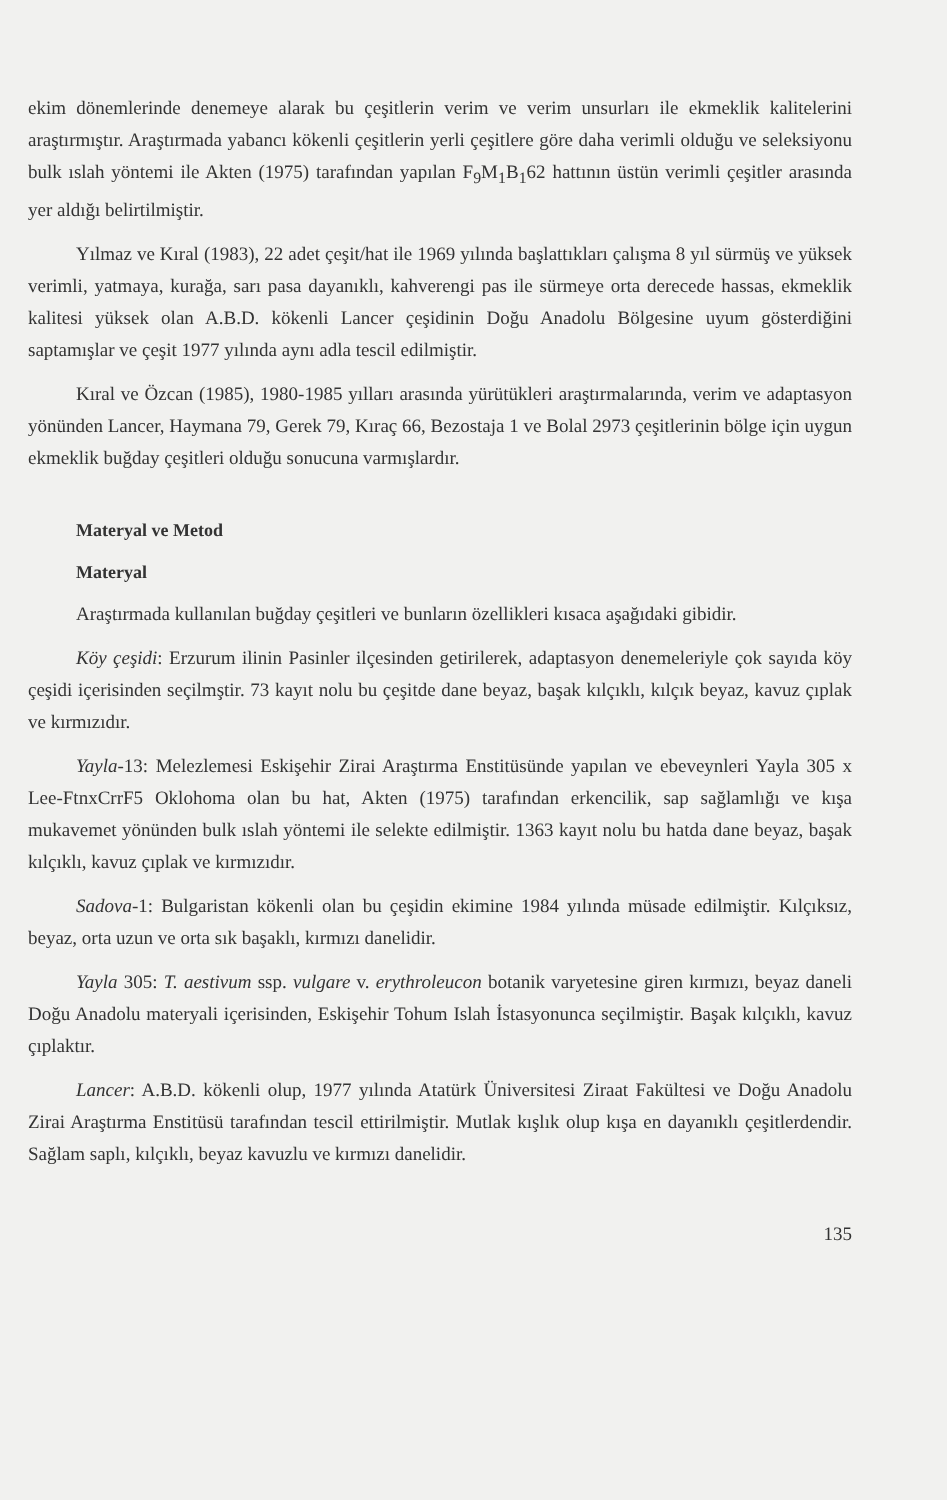ekim dönemlerinde denemeye alarak bu çeşitlerin verim ve verim unsurları ile ekmeklik kalitelerini araştırmıştır. Araştırmada yabancı kökenli çeşitlerin yerli çeşitlere göre daha verimli olduğu ve seleksiyonu bulk ıslah yöntemi ile Akten (1975) tarafından yapılan F<sub>9</sub>M<sub>1</sub>B<sub>1</sub>62 hattının üstün verimli çeşitler arasında yer aldığı belirtilmiştir.
Yılmaz ve Kıral (1983), 22 adet çeşit/hat ile 1969 yılında başlattıkları çalışma 8 yıl sürmüş ve yüksek verimli, yatmaya, kurağa, sarı pasa dayanıklı, kahverengi pas ile sürmeye orta derecede hassas, ekmeklik kalitesi yüksek olan A.B.D. kökenli Lancer çeşidinin Doğu Anadolu Bölgesine uyum gösterdiğini saptamışlar ve çeşit 1977 yılında aynı adla tescil edilmiştir.
Kıral ve Özcan (1985), 1980-1985 yılları arasında yürütükleri araştırmalarında, verim ve adaptasyon yönünden Lancer, Haymana 79, Gerek 79, Kıraç 66, Bezostaja 1 ve Bolal 2973 çeşitlerinin bölge için uygun ekmeklik buğday çeşitleri olduğu sonucuna varmışlardır.
Materyal ve Metod
Materyal
Araştırmada kullanılan buğday çeşitleri ve bunların özellikleri kısaca aşağıdaki gibidir.
Köy çeşidi: Erzurum ilinin Pasinler ilçesinden getirilerek, adaptasyon denemeleriyle çok sayıda köy çeşidi içerisinden seçilmştir. 73 kayıt nolu bu çeşitde dane beyaz, başak kılçıklı, kılçık beyaz, kavuz çıplak ve kırmızıdır.
Yayla-13: Melezlemesi Eskişehir Zirai Araştırma Enstitüsünde yapılan ve ebeveynleri Yayla 305 x Lee-FtnxCrrF5 Oklohoma olan bu hat, Akten (1975) tarafından erkencilik, sap sağlamlığı ve kışa mukavemet yönünden bulk ıslah yöntemi ile selekte edilmiştir. 1363 kayıt nolu bu hatda dane beyaz, başak kılçıklı, kavuz çıplak ve kırmızıdır.
Sadova-1: Bulgaristan kökenli olan bu çeşidin ekimine 1984 yılında müsade edilmiştir. Kılçıksız, beyaz, orta uzun ve orta sık başaklı, kırmızı danelidir.
Yayla 305: T. aestivum ssp. vulgare v. erythroleucon botanik varyetesine giren kırmızı, beyaz daneli Doğu Anadolu materyali içerisinden, Eskişehir Tohum Islah İstasyonunca seçilmiştir. Başak kılçıklı, kavuz çıplaktır.
Lancer: A.B.D. kökenli olup, 1977 yılında Atatürk Üniversitesi Ziraat Fakültesi ve Doğu Anadolu Zirai Araştırma Enstitüsü tarafından tescil ettirilmiştir. Mutlak kışlık olup kışa en dayanıklı çeşitlerdendir. Sağlam saplı, kılçıklı, beyaz kavuzlu ve kırmızı danelidir.
135